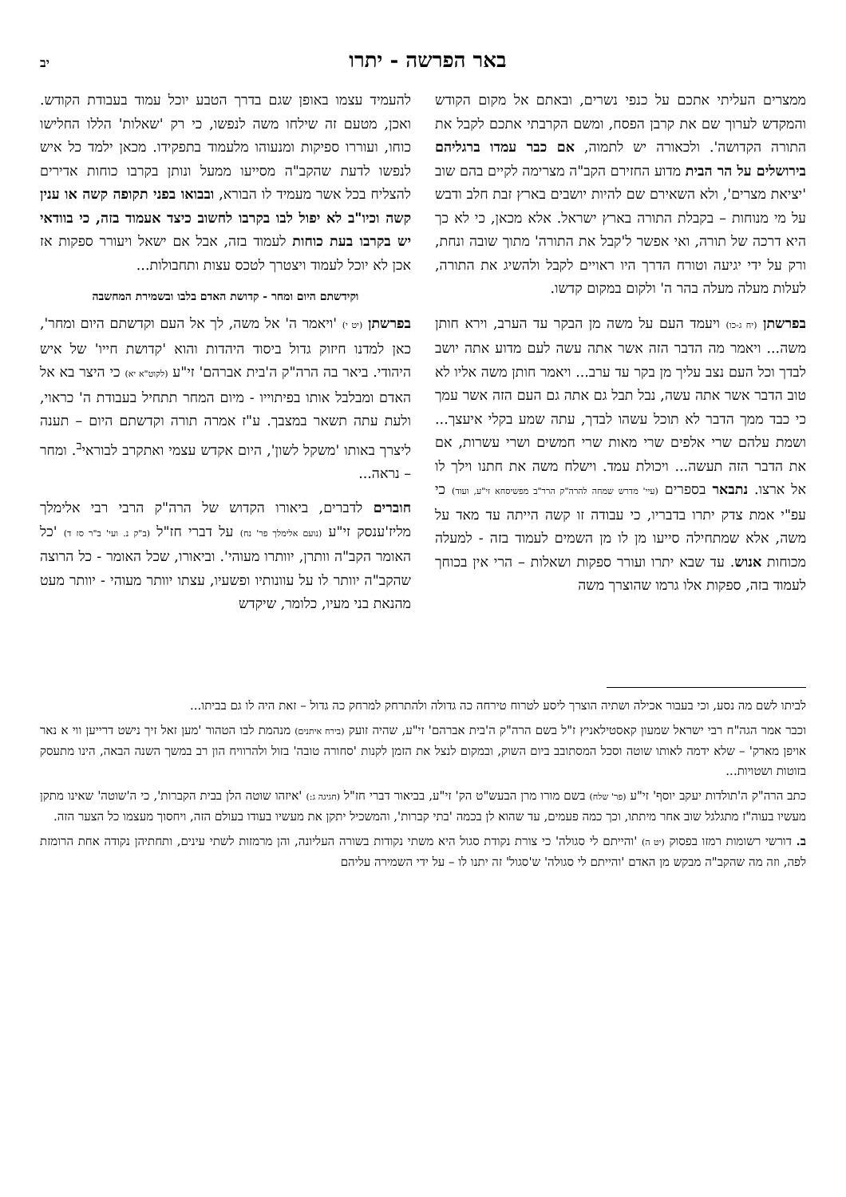באר הפרשה - יתרו יב
ממצרים העליתי אתכם על כנפי נשרים, ובאתם אל מקום הקודש והמקדש לערוך שם את קרבן הפסח, ומשם הקרבתי אתכם לקבל את התורה הקדושה'. ולכאורה יש לתמוה, אם כבר עמדו ברגליהם בירושלים על הר הבית מדוע החזירם הקב"ה מצרימה לקיים בהם שוב 'יציאת מצרים', ולא השאירם שם להיות יושבים בארץ זבת חלב ודבש על מי מנוחות – בקבלת התורה בארץ ישראל. אלא מכאן, כי לא כך היא דרכה של תורה, ואי אפשר ל'קבל את התורה' מתוך שובה ונחת, ורק על ידי יגיעה וטורח הדרך היו ראויים לקבל ולהשיג את התורה, לעלות מעלה מעלה בהר ה' ולקום במקום קדשו.
בפרשתן (יח ג-כו) ויעמד העם על משה מן הבקר עד הערב, וירא חותן משה... ויאמר מה הדבר הזה אשר אתה עשה לעם מדוע אתה יושב לבדך וכל העם נצב עליך מן בקר עד ערב... ויאמר חותן משה אליו לא טוב הדבר אשר אתה עשה, נבל תבל גם אתה גם העם הזה אשר עמך כי כבד ממך הדבר לא תוכל עשהו לבדך, עתה שמע בקלי איעצך... ושמת עלהם שרי אלפים שרי מאות שרי חמשים ושרי עשרות, אם את הדבר הזה תעשה... ויכולת עמד. וישלח משה את חתנו וילך לו אל ארצו. נתבאר בספרים (עיי' מדרש שמחה להרה"ק הרר"ב מפשיסחא זי"ע, ועוד) כי עפ"י אמת צדק יתרו בדבריו, כי עבודה זו קשה הייתה עד מאד על משה, אלא שמתחילה סייעו מן לו מן השמים לעמוד בזה - למעלה מכוחות אנוש. עד שבא יתרו ועורר ספקות ושאלות – הרי אין בכוחך לעמוד בזה, ספקות אלו גרמו שהוצרך משה
להעמיד עצמו באופן שגם בדרך הטבע יוכל עמוד בעבודת הקודש. ואכן, מטעם זה שילחו משה לנפשו, כי רק 'שאלות' הללו החלישו כוחו, ועוררו ספיקות ומנעוהו מלעמוד בתפקידו. מכאן ילמד כל איש לנפשו לדעת שהקב"ה מסייעו ממעל ונותן בקרבו כוחות אדירים להצליח בכל אשר מעמיד לו הבורא, ובבואו בפני תקופה קשה או ענין קשה וכיו"ב לא יפול לבו בקרבו לחשוב כיצד אעמוד בזה, כי בוודאי יש בקרבו בעת כוחות לעמוד בזה, אבל אם ישאל ויעורר ספקות אז אכן לא יוכל לעמוד ויצטרך לטכס עצות ותחבולות...
וקידשתם היום ומחר - קדושת האדם בלבו ובשמירת המחשבה
בפרשתן (יט י) 'ויאמר ה' אל משה, לך אל העם וקדשתם היום ומחר', כאן למדנו חיזוק גדול ביסוד היהדות והוא 'קדושת חייו' של איש היהודי. ביאר בה הרה"ק ה'בית אברהם' זי"ע (לקוט"א יא) כי היצר בא אל האדם ומבלבל אותו בפיתוייו - מיום המחר תתחיל בעבודת ה' כראוי, ולעת עתה תשאר במצבך. ע"ז אמרה תורה וקדשתם היום – תענה ליצרך באותו 'משקל לשון', היום אקדש עצמי ואתקרב לבוראי<sup>ב</sup>. ומחר – נראה...
חוברים לדברים, ביאורו הקדוש של הרה"ק הרבי רבי אלימלך מליז'ענסק זי"ע (נועם אלימלך פר' נח) על דברי חז"ל (ב"ק נ. ועי' ב"ר סז ד) 'כל האומר הקב"ה וותרן, יוותרו מעוהי'. וביאורו, שכל האומר - כל הרוצה שהקב"ה יוותר לו על עוונותיו ופשעיו, עצתו יוותר מעוהי - יוותר מעט מהנאת בני מעיו, כלומר, שיקדש
לביתו לשם מה נסע, וכי בעבור אכילה ושתיה הוצרך ליסע לטרוח טירחה כה גדולה ולהתרחק למרחק כה גדול – זאת היה לו גם בביתו...
וכבר אמר הגה"ח רבי ישראל שמעון קאסטילאניץ ז"ל בשם הרה"ק ה'בית אברהם' זי"ע, שהיה זועק (בירח איתנים) מנהמת לבו הטהור 'מען זאל זיך נישט דרייען ווי א נאר אויפן מארק' – שלא ידמה לאותו שוטה וסכל המסתובב ביום השוק, ובמקום לנצל את הזמן לקנות 'סחורה טובה' בזול ולהרוויח הון רב במשך השנה הבאה, הינו מתעסק בזוטות ושטויות...
כתב הרה"ק ה'תולדות יעקב יוסף' זי"ע (פר' שלח) בשם מורו מרן הבעש"ט הק' זי"ע, בביאור דברי חז"ל (חגיגה ג:) 'איזהו שוטה הלן בבית הקברות', כי ה'שוטה' שאינו מתקן מעשיו בעוה"ז מתגלגל שוב אחר מיתתו, וכך כמה פעמים, עד שהוא לן בכמה 'בתי קברות', והמשכיל יתקן את מעשיו בעודו בעולם הזה, ויחסוך מעצמו כל הצער הזה.
ב. דורשי רשומות רמזו בפסוק (יט ה) 'והייתם לי סגולה' כי צורת נקודת סגול היא משתי נקודות בשורה העליונה, והן מרמזות לשתי עינים, ותחתיהן נקודה אחת הרומזת לפה, וזה מה שהקב"ה מבקש מן האדם 'והייתם לי סגולה' ש'סגול' זה יתנו לו – על ידי השמירה עליהם